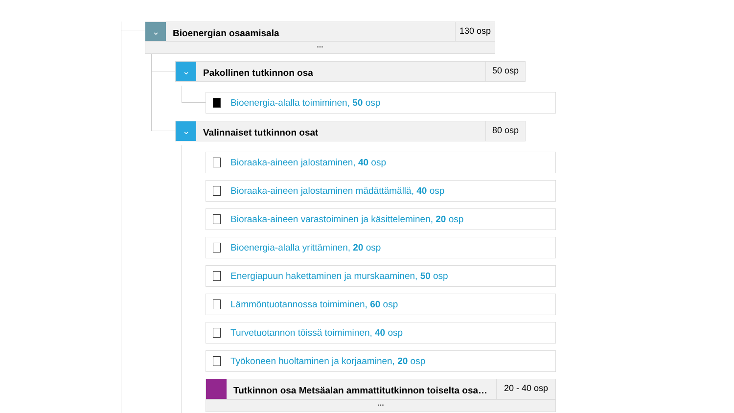⌄
Bioenergian osaamisala
130 osp
...
⌄
Pakollinen tutkinnon osa
50 osp
Bioenergia-alalla toimiminen, 50 osp
⌄
Valinnaiset tutkinnon osat
80 osp
Bioraaka-aineen jalostaminen, 40 osp
Bioraaka-aineen jalostaminen mädättämällä, 40 osp
Bioraaka-aineen varastoiminen ja käsitteleminen, 20 osp
Bioenergia-alalla yrittäminen, 20 osp
Energiapuun hakettaminen ja murskaaminen, 50 osp
Lämmöntuotannossa toimiminen, 60 osp
Turvetuotannon töissä toimiminen, 40 osp
Työkoneen huoltaminen ja korjaaminen, 20 osp
Tutkinnon osa Metsäalan ammattitutkinnon toiselta osa…
20 - 40 osp
...